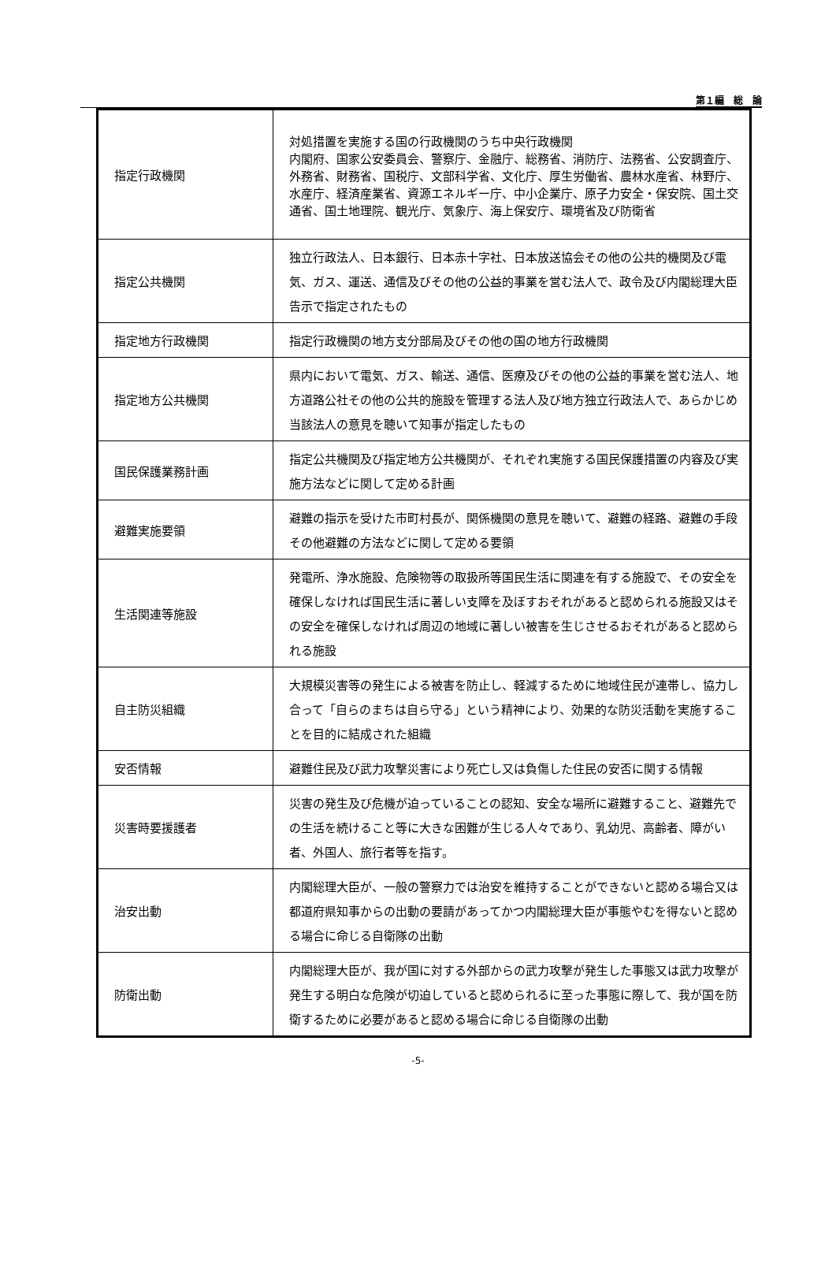第１編　総　論
| 指定行政機関 | 対処措置を実施する国の行政機関のうち中央行政機関 内閣府、国家公安委員会、警察庁、金融庁、総務省、消防庁、法務省、公安調査庁、外務省、財務省、国税庁、文部科学省、文化庁、厚生労働省、農林水産省、林野庁、水産庁、経済産業省、資源エネルギー庁、中小企業庁、原子力安全・保安院、国土交通省、国土地理院、観光庁、気象庁、海上保安庁、環境省及び防衛省 |
| 指定公共機関 | 独立行政法人、日本銀行、日本赤十字社、日本放送協会その他の公共的機関及び電気、ガス、運送、通信及びその他の公益的事業を営む法人で、政令及び内閣総理大臣告示で指定されたもの |
| 指定地方行政機関 | 指定行政機関の地方支分部局及びその他の国の地方行政機関 |
| 指定地方公共機関 | 県内において電気、ガス、輸送、通信、医療及びその他の公益的事業を営む法人、地方道路公社その他の公共的施設を管理する法人及び地方独立行政法人で、あらかじめ当該法人の意見を聴いて知事が指定したもの |
| 国民保護業務計画 | 指定公共機関及び指定地方公共機関が、それぞれ実施する国民保護措置の内容及び実施方法などに関して定める計画 |
| 避難実施要領 | 避難の指示を受けた市町村長が、関係機関の意見を聴いて、避難の経路、避難の手段その他避難の方法などに関して定める要領 |
| 生活関連等施設 | 発電所、浄水施設、危険物等の取扱所等国民生活に関連を有する施設で、その安全を確保しなければ国民生活に著しい支障を及ぼすおそれがあると認められる施設又はその安全を確保しなければ周辺の地域に著しい被害を生じさせるおそれがあると認められる施設 |
| 自主防災組織 | 大規模災害等の発生による被害を防止し、軽減するために地域住民が連帯し、協力し合って「自らのまちは自ら守る」という精神により、効果的な防災活動を実施することを目的に結成された組織 |
| 安否情報 | 避難住民及び武力攻撃災害により死亡し又は負傷した住民の安否に関する情報 |
| 災害時要援護者 | 災害の発生及び危機が迫っていることの認知、安全な場所に避難すること、避難先での生活を続けること等に大きな困難が生じる人々であり、乳幼児、高齢者、障がい者、外国人、旅行者等を指す。 |
| 治安出動 | 内閣総理大臣が、一般の警察力では治安を維持することができないと認める場合又は都道府県知事からの出動の要請があってかつ内閣総理大臣が事態やむを得ないと認める場合に命じる自衛隊の出動 |
| 防衛出動 | 内閣総理大臣が、我が国に対する外部からの武力攻撃が発生した事態又は武力攻撃が発生する明白な危険が切迫していると認められるに至った事態に際して、我が国を防衛するために必要があると認める場合に命じる自衛隊の出動 |
-5-